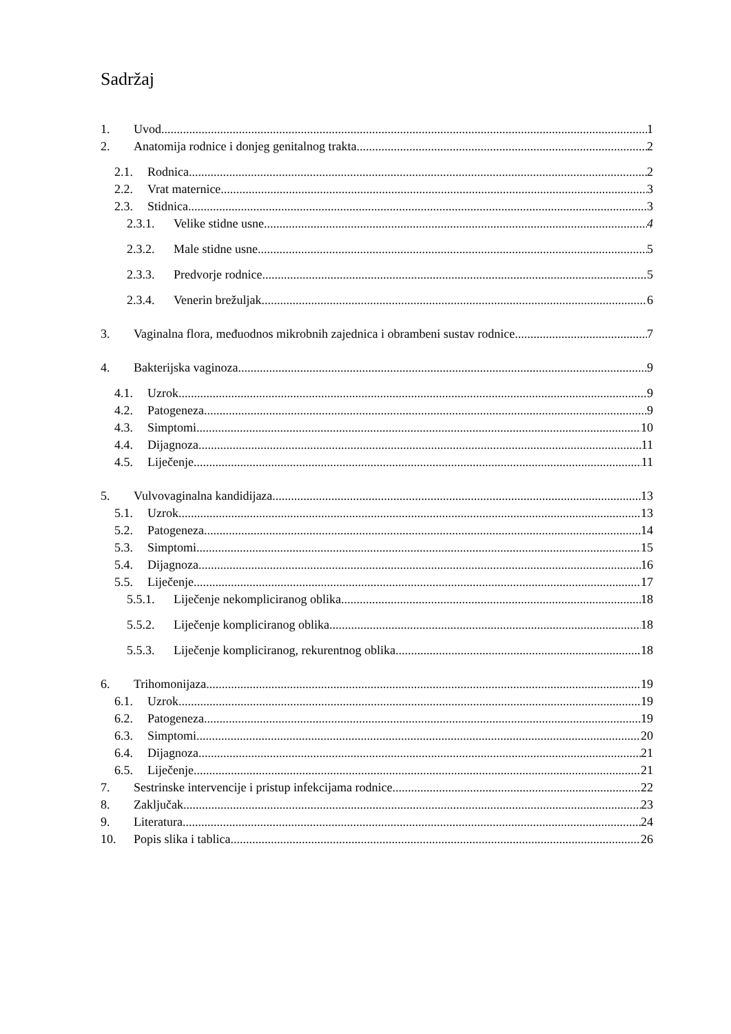Sadržaj
1. Uvod 1
2. Anatomija rodnice i donjeg genitalnog trakta 2
2.1. Rodnica 2
2.2. Vrat maternice 3
2.3. Stidnica 3
2.3.1. Velike stidne usne 4
2.3.2. Male stidne usne 5
2.3.3. Predvorje rodnice 5
2.3.4. Venerin brežuljak 6
3. Vaginalna flora, međuodnos mikrobnih zajednica i obrambeni sustav rodnice 7
4. Bakterijska vaginoza 9
4.1. Uzrok 9
4.2. Patogeneza 9
4.3. Simptomi 10
4.4. Dijagnoza 11
4.5. Liječenje 11
5. Vulvovaginalna kandidijaza 13
5.1. Uzrok 13
5.2. Patogeneza 14
5.3. Simptomi 15
5.4. Dijagnoza 16
5.5. Liječenje 17
5.5.1. Liječenje nekompliciranog oblika 18
5.5.2. Liječenje kompliciranog oblika 18
5.5.3. Liječenje kompliciranog, rekurentnog oblika 18
6. Trihomonijaza 19
6.1. Uzrok 19
6.2. Patogeneza 19
6.3. Simptomi 20
6.4. Dijagnoza 21
6.5. Liječenje 21
7. Sestrinske intervencije i pristup infekcijama rodnice 22
8. Zaključak 23
9. Literatura 24
10. Popis slika i tablica 26